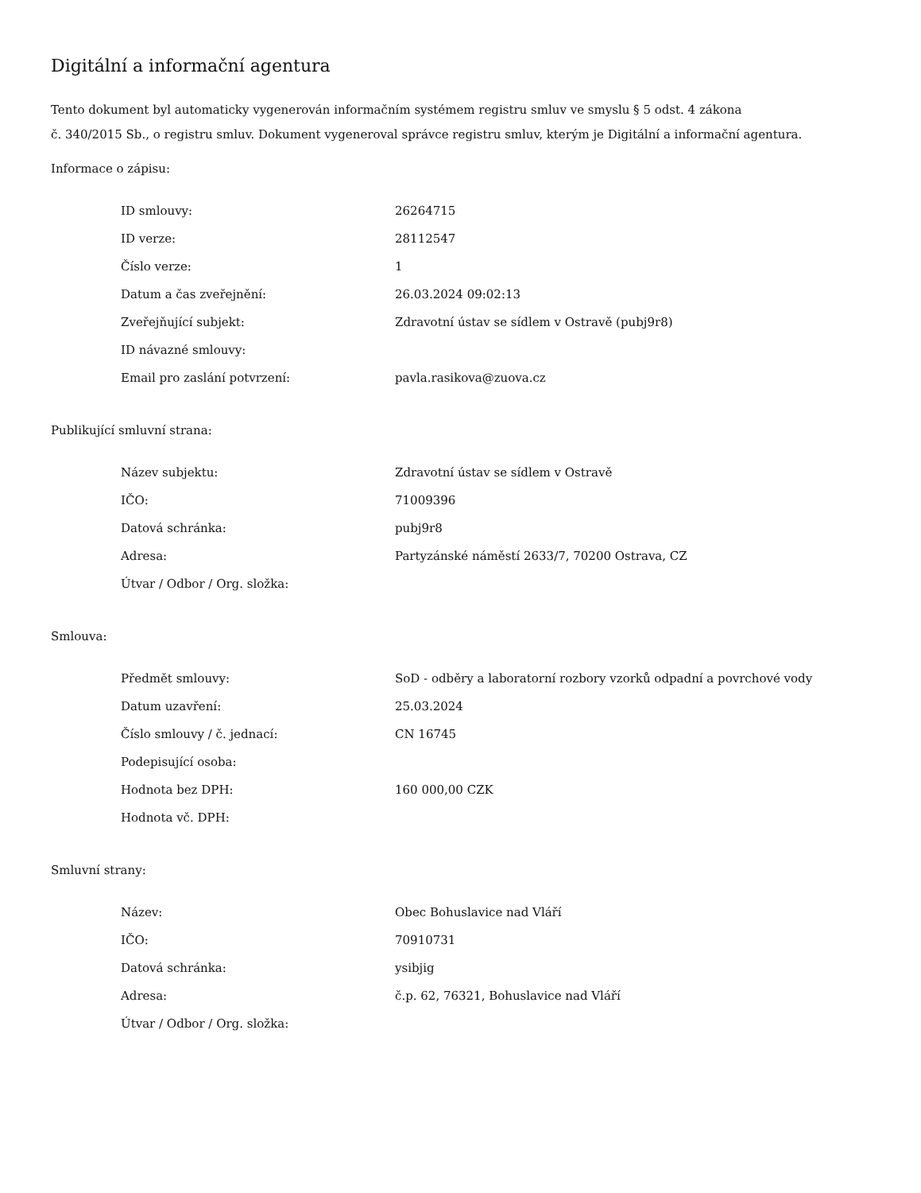Digitální a informační agentura
Tento dokument byl automaticky vygenerován informačním systémem registru smluv ve smyslu § 5 odst. 4 zákona
č. 340/2015 Sb., o registru smluv. Dokument vygeneroval správce registru smluv, kterým je Digitální a informační agentura.
Informace o zápisu:
| ID smlouvy: | 26264715 |
| ID verze: | 28112547 |
| Číslo verze: | 1 |
| Datum a čas zveřejnění: | 26.03.2024 09:02:13 |
| Zveřejňující subjekt: | Zdravotní ústav se sídlem v Ostravě (pubj9r8) |
| ID návazné smlouvy: | |
| Email pro zaslání potvrzení: | pavla.rasikova@zuova.cz |
Publikující smluvní strana:
| Název subjektu: | Zdravotní ústav se sídlem v Ostravě |
| IČO: | 71009396 |
| Datová schránka: | pubj9r8 |
| Adresa: | Partyzánské náměstí 2633/7, 70200 Ostrava, CZ |
| Útvar / Odbor / Org. složka: | |
Smlouva:
| Předmět smlouvy: | SoD - odběry a laboratorní rozbory vzorků odpadní a povrchové vody |
| Datum uzavření: | 25.03.2024 |
| Číslo smlouvy / č. jednací: | CN 16745 |
| Podepisující osoba: | |
| Hodnota bez DPH: | 160 000,00 CZK |
| Hodnota vč. DPH: | |
Smluvní strany:
| Název: | Obec Bohuslavice nad Vláří |
| IČO: | 70910731 |
| Datová schránka: | ysibjig |
| Adresa: | č.p. 62, 76321, Bohuslavice nad Vláří |
| Útvar / Odbor / Org. složka: | |